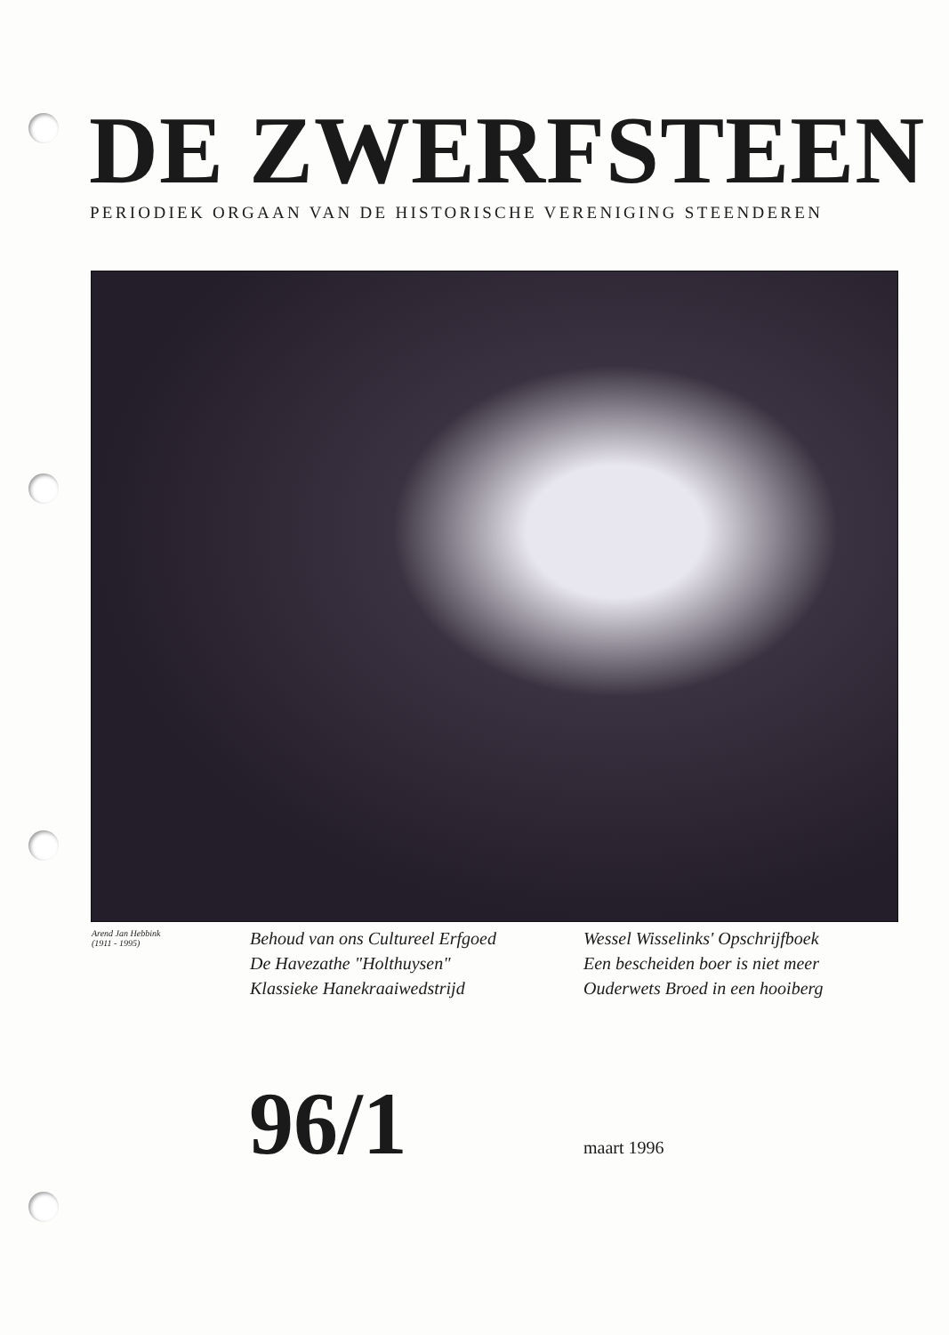DE ZWERFSTEEN
PERIODIEK ORGAAN VAN DE HISTORISCHE VERENIGING STEENDEREN
Arend Jan Hebbink
(1911 - 1995)
Behoud van ons Cultureel Erfgoed
De Havezathe "Holthuysen"
Klassieke Hanekraaiwedstrijd
Wessel Wisselinks' Opschrijfboek
Een bescheiden boer is niet meer
Ouderwets Broed in een hooiberg
96/1 maart 1996